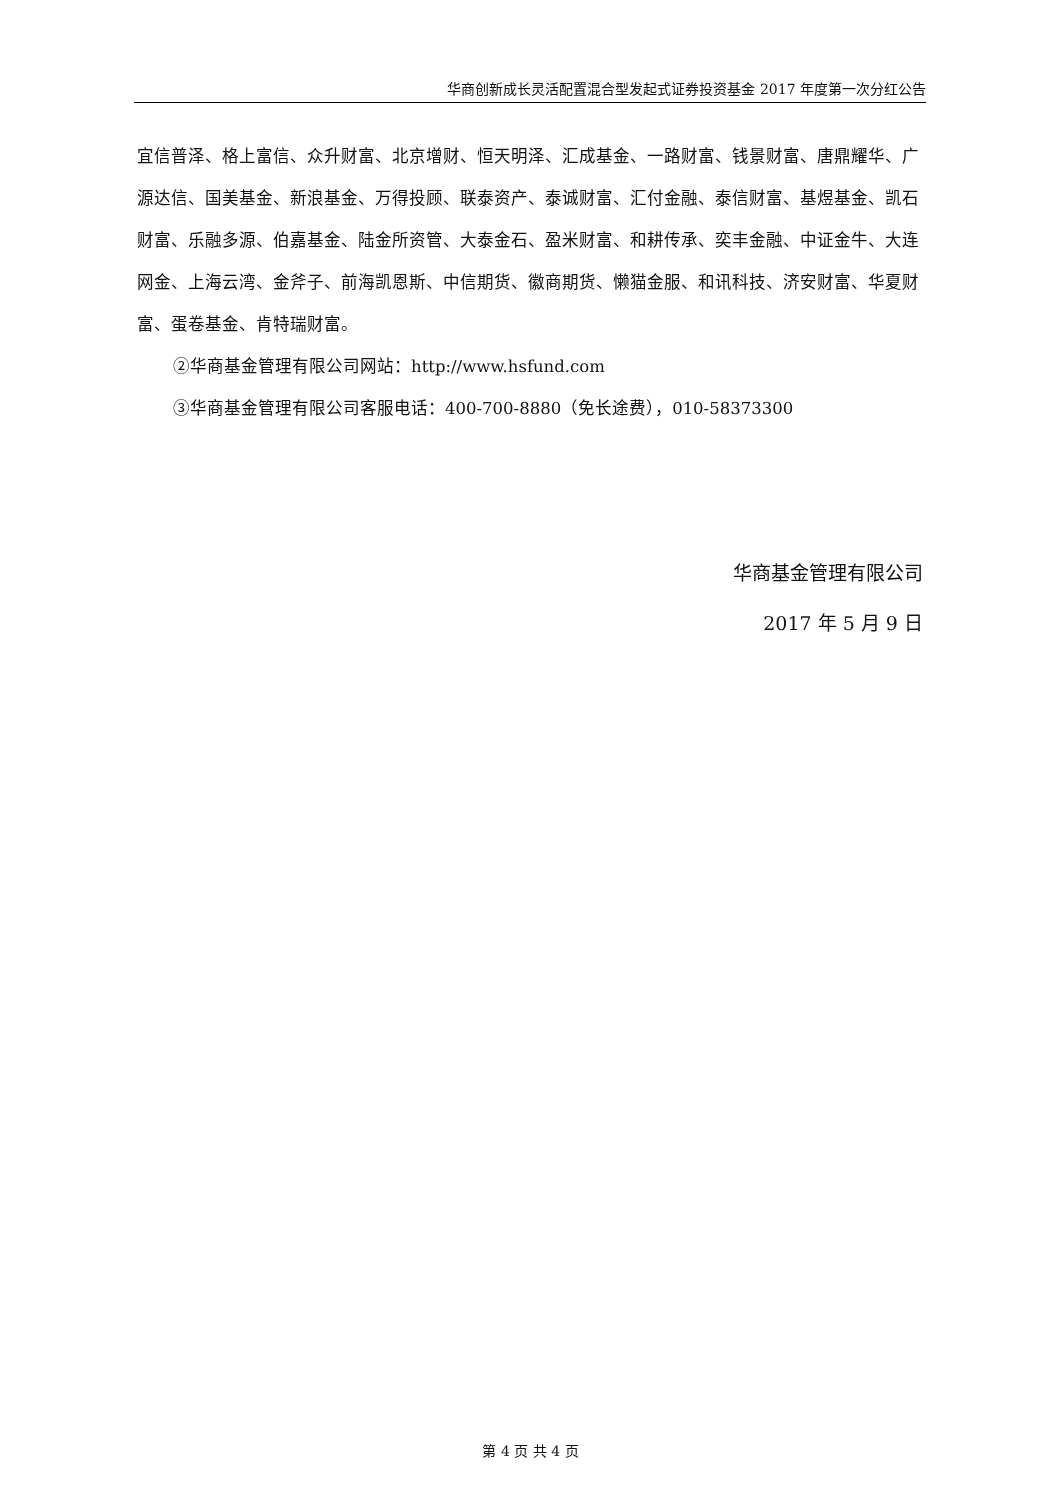华商创新成长灵活配置混合型发起式证券投资基金 2017 年度第一次分红公告
宜信普泽、格上富信、众升财富、北京增财、恒天明泽、汇成基金、一路财富、钱景财富、唐鼎耀华、广源达信、国美基金、新浪基金、万得投顾、联泰资产、泰诚财富、汇付金融、泰信财富、基煜基金、凯石财富、乐融多源、伯嘉基金、陆金所资管、大泰金石、盈米财富、和耕传承、奕丰金融、中证金牛、大连网金、上海云湾、金斧子、前海凯恩斯、中信期货、徽商期货、懒猫金服、和讯科技、济安财富、华夏财富、蛋卷基金、肯特瑞财富。
②华商基金管理有限公司网站：http://www.hsfund.com
③华商基金管理有限公司客服电话：400-700-8880（免长途费），010-58373300
华商基金管理有限公司
2017 年 5 月 9 日
第 4 页 共 4 页